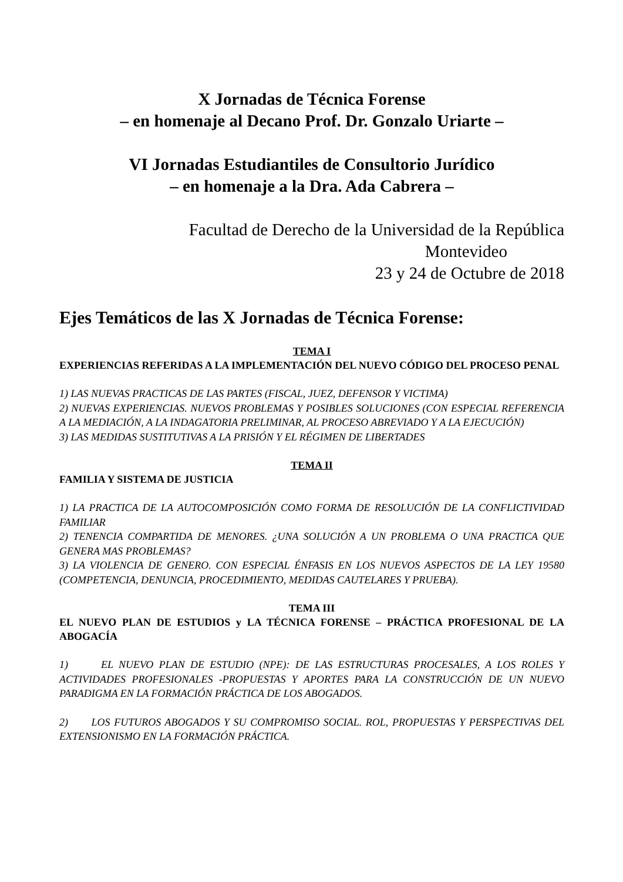X Jornadas de Técnica Forense
– en homenaje al Decano Prof. Dr. Gonzalo Uriarte –
VI Jornadas Estudiantiles de Consultorio Jurídico
– en homenaje a la Dra. Ada Cabrera –
Facultad de Derecho de la Universidad de la República
Montevideo
23 y 24 de Octubre de 2018
Ejes Temáticos de las X Jornadas de Técnica Forense:
TEMA I
EXPERIENCIAS REFERIDAS A LA IMPLEMENTACIÓN DEL NUEVO CÓDIGO DEL PROCESO PENAL
1) LAS NUEVAS PRACTICAS DE LAS PARTES (FISCAL, JUEZ, DEFENSOR Y VICTIMA)
2) NUEVAS EXPERIENCIAS. NUEVOS PROBLEMAS Y POSIBLES SOLUCIONES (CON ESPECIAL REFERENCIA A LA MEDIACIÓN, A LA INDAGATORIA PRELIMINAR, AL PROCESO ABREVIADO Y A LA EJECUCIÓN)
3) LAS MEDIDAS SUSTITUTIVAS A LA PRISIÓN Y EL RÉGIMEN DE LIBERTADES
TEMA II
FAMILIA Y SISTEMA DE JUSTICIA
1) LA PRACTICA DE LA AUTOCOMPOSICIÓN COMO FORMA DE RESOLUCIÓN DE LA CONFLICTIVIDAD FAMILIAR
2) TENENCIA COMPARTIDA DE MENORES. ¿UNA SOLUCIÓN A UN PROBLEMA O UNA PRACTICA QUE GENERA MAS PROBLEMAS?
3) LA VIOLENCIA DE GENERO. CON ESPECIAL ÉNFASIS EN LOS NUEVOS ASPECTOS DE LA LEY 19580 (COMPETENCIA, DENUNCIA, PROCEDIMIENTO, MEDIDAS CAUTELARES Y PRUEBA).
TEMA III
EL NUEVO PLAN DE ESTUDIOS y LA TÉCNICA FORENSE – PRÁCTICA PROFESIONAL DE LA ABOGACÍA
1) EL NUEVO PLAN DE ESTUDIO (NPE): DE LAS ESTRUCTURAS PROCESALES, A LOS ROLES Y ACTIVIDADES PROFESIONALES -PROPUESTAS Y APORTES PARA LA CONSTRUCCIÓN DE UN NUEVO PARADIGMA EN LA FORMACIÓN PRÁCTICA DE LOS ABOGADOS.
2) LOS FUTUROS ABOGADOS Y SU COMPROMISO SOCIAL. ROL, PROPUESTAS Y PERSPECTIVAS DEL EXTENSIONISMO EN LA FORMACIÓN PRÁCTICA.